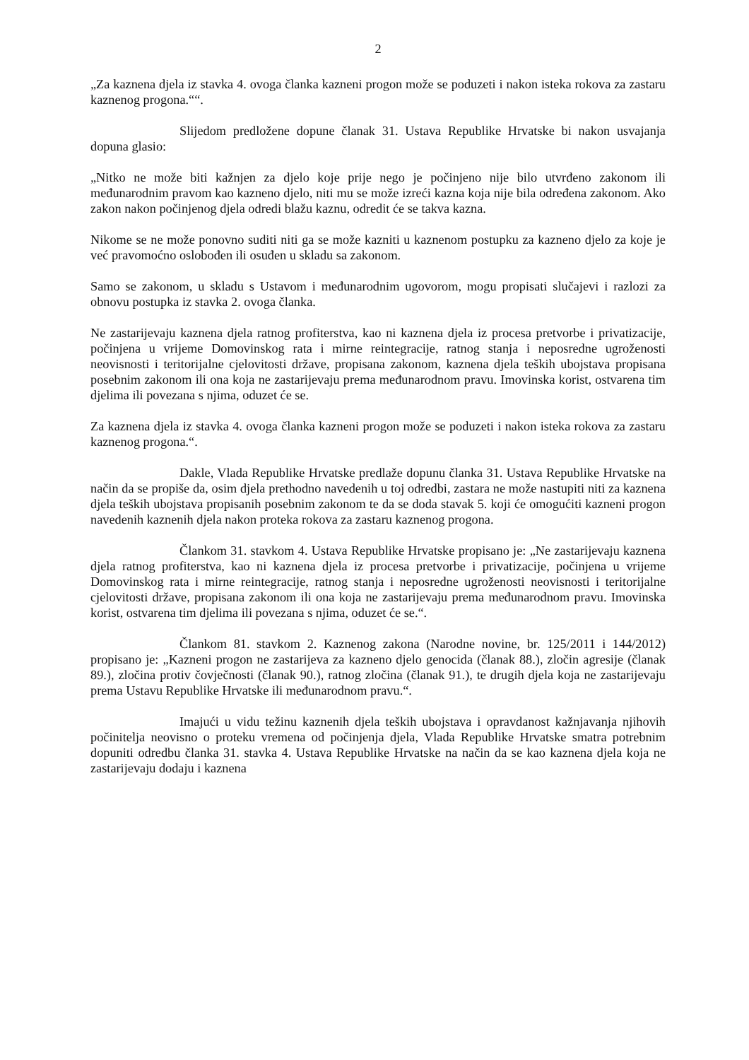2
„Za kaznena djela iz stavka 4. ovoga članka kazneni progon može se poduzeti i nakon isteka rokova za zastaru kaznenog progona.““.
Slijedom predložene dopune članak 31. Ustava Republike Hrvatske bi nakon usvajanja dopuna glasio:
„Nitko ne može biti kažnjen za djelo koje prije nego je počinjeno nije bilo utvrđeno zakonom ili međunarodnim pravom kao kazneno djelo, niti mu se može izreći kazna koja nije bila određena zakonom. Ako zakon nakon počinjenog djela odredi blažu kaznu, odredit će se takva kazna.
Nikome se ne može ponovno suditi niti ga se može kazniti u kaznenom postupku za kazneno djelo za koje je već pravomoćno oslobođen ili osuđen u skladu sa zakonom.
Samo se zakonom, u skladu s Ustavom i međunarodnim ugovorom, mogu propisati slučajevi i razlozi za obnovu postupka iz stavka 2. ovoga članka.
Ne zastarijevaju kaznena djela ratnog profiterstva, kao ni kaznena djela iz procesa pretvorbe i privatizacije, počinjena u vrijeme Domovinskog rata i mirne reintegracije, ratnog stanja i neposredne ugroženosti neovisnosti i teritorijalne cjelovitosti države, propisana zakonom, kaznena djela teških ubojstava propisana posebnim zakonom ili ona koja ne zastarijevaju prema međunarodnom pravu. Imovinska korist, ostvarena tim djelima ili povezana s njima, oduzet će se.
Za kaznena djela iz stavka 4. ovoga članka kazneni progon može se poduzeti i nakon isteka rokova za zastaru kaznenog progona.“.
Dakle, Vlada Republike Hrvatske predlaže dopunu članka 31. Ustava Republike Hrvatske na način da se propiše da, osim djela prethodno navedenih u toj odredbi, zastara ne može nastupiti niti za kaznena djela teških ubojstava propisanih posebnim zakonom te da se doda stavak 5. koji će omogućiti kazneni progon navedenih kaznenih djela nakon proteka rokova za zastaru kaznenog progona.
Člankom 31. stavkom 4. Ustava Republike Hrvatske propisano je: „Ne zastarijevaju kaznena djela ratnog profiterstva, kao ni kaznena djela iz procesa pretvorbe i privatizacije, počinjena u vrijeme Domovinskog rata i mirne reintegracije, ratnog stanja i neposredne ugroženosti neovisnosti i teritorijalne cjelovitosti države, propisana zakonom ili ona koja ne zastarijevaju prema međunarodnom pravu. Imovinska korist, ostvarena tim djelima ili povezana s njima, oduzet će se.“.
Člankom 81. stavkom 2. Kaznenog zakona (Narodne novine, br. 125/2011 i 144/2012) propisano je: „Kazneni progon ne zastarijeva za kazneno djelo genocida (članak 88.), zločin agresije (članak 89.), zločina protiv čovječnosti (članak 90.), ratnog zločina (članak 91.), te drugih djela koja ne zastarijevaju prema Ustavu Republike Hrvatske ili međunarodnom pravu.“.
Imajući u vidu težinu kaznenih djela teških ubojstava i opravdanost kažnjavanja njihovih počinitelja neovisno o proteku vremena od počinjenja djela, Vlada Republike Hrvatske smatra potrebnim dopuniti odredbu članka 31. stavka 4. Ustava Republike Hrvatske na način da se kao kaznena djela koja ne zastarijevaju dodaju i kaznena